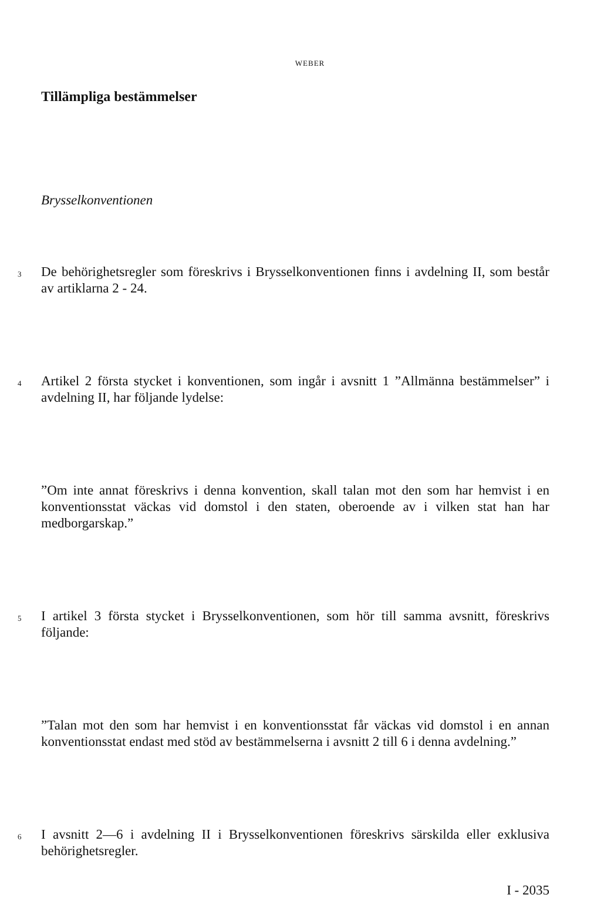WEBER
Tillämpliga bestämmelser
Brysselkonventionen
3
De behörighetsregler som föreskrivs i Brysselkonventionen finns i avdelning II, som består av artiklarna 2 - 24.
4
Artikel 2 första stycket i konventionen, som ingår i avsnitt 1 ”Allmänna bestämmelser” i avdelning II, har följande lydelse:
”Om inte annat föreskrivs i denna konvention, skall talan mot den som har hemvist i en konventionsstat väckas vid domstol i den staten, oberoende av i vilken stat han har medborgarskap.”
5
I artikel 3 första stycket i Brysselkonventionen, som hör till samma avsnitt, föreskrivs följande:
”Talan mot den som har hemvist i en konventionsstat får väckas vid domstol i en annan konventionsstat endast med stöd av bestämmelserna i avsnitt 2 till 6 i denna avdelning.”
6
I avsnitt 2—6 i avdelning II i Brysselkonventionen föreskrivs särskilda eller exklusiva behörighetsregler.
I - 2035